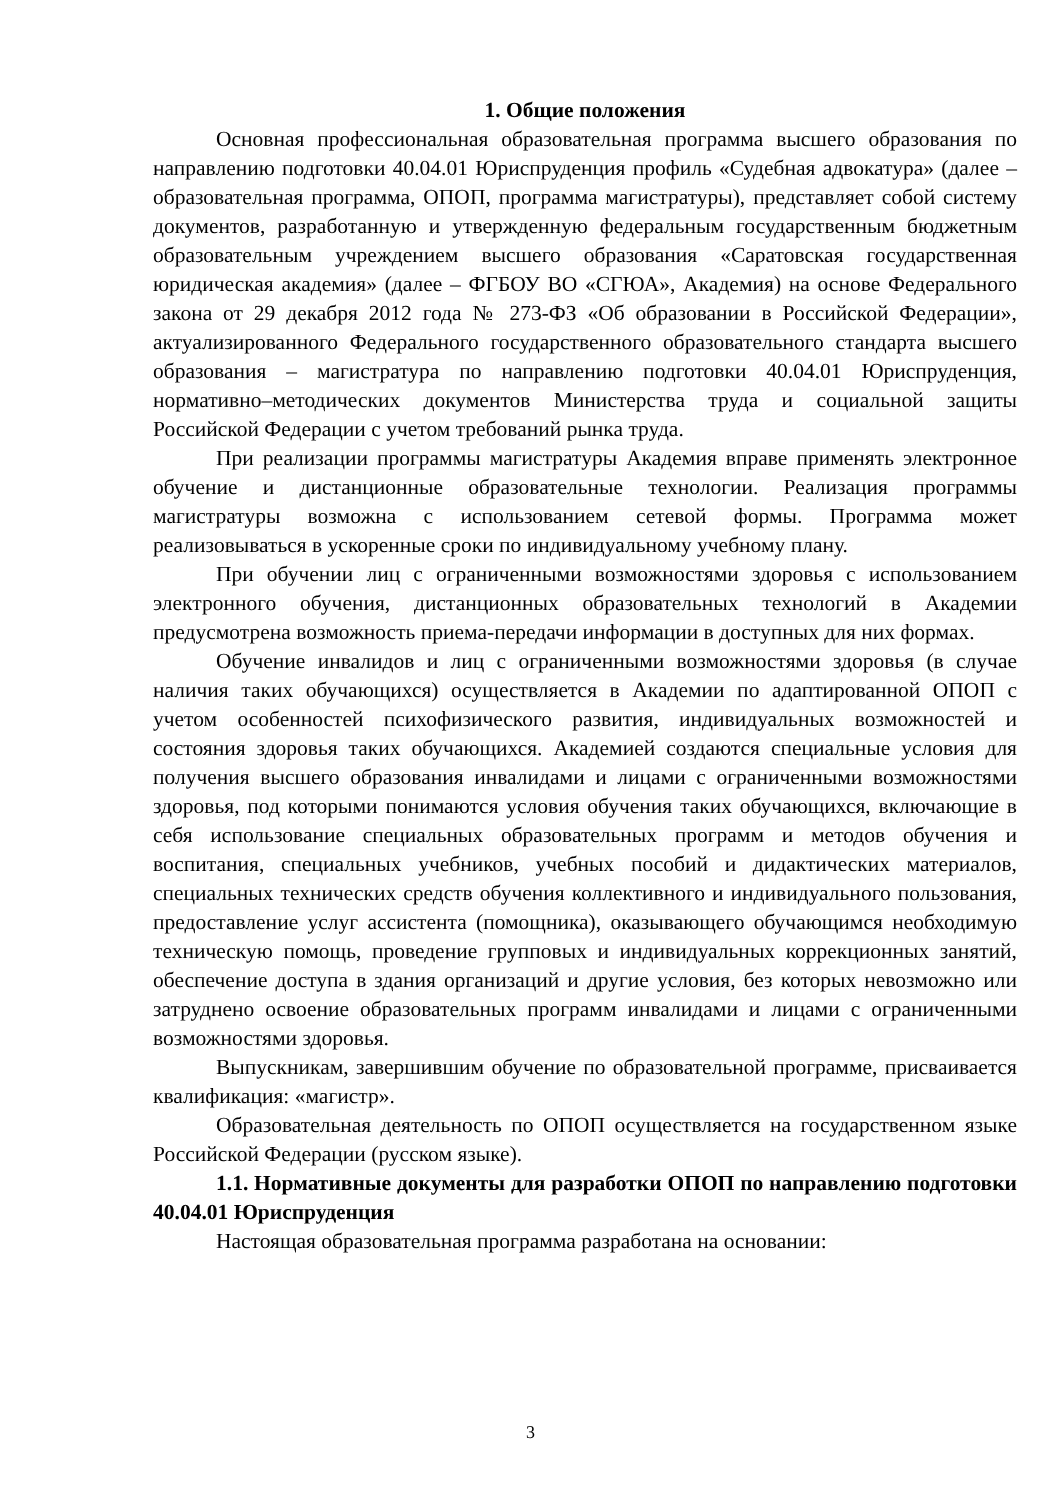1. Общие положения
Основная профессиональная образовательная программа высшего образования по направлению подготовки 40.04.01 Юриспруденция профиль «Судебная адвокатура» (далее – образовательная программа, ОПОП, программа магистратуры), представляет собой систему документов, разработанную и утвержденную федеральным государственным бюджетным образовательным учреждением высшего образования «Саратовская государственная юридическая академия» (далее – ФГБОУ ВО «СГЮА», Академия) на основе Федерального закона от 29 декабря 2012 года № 273-ФЗ «Об образовании в Российской Федерации», актуализированного Федерального государственного образовательного стандарта высшего образования – магистратура по направлению подготовки 40.04.01 Юриспруденция, нормативно–методических документов Министерства труда и социальной защиты Российской Федерации с учетом требований рынка труда.
При реализации программы магистратуры Академия вправе применять электронное обучение и дистанционные образовательные технологии. Реализация программы магистратуры возможна с использованием сетевой формы. Программа может реализовываться в ускоренные сроки по индивидуальному учебному плану.
При обучении лиц с ограниченными возможностями здоровья с использованием электронного обучения, дистанционных образовательных технологий в Академии предусмотрена возможность приема-передачи информации в доступных для них формах.
Обучение инвалидов и лиц с ограниченными возможностями здоровья (в случае наличия таких обучающихся) осуществляется в Академии по адаптированной ОПОП с учетом особенностей психофизического развития, индивидуальных возможностей и состояния здоровья таких обучающихся. Академией создаются специальные условия для получения высшего образования инвалидами и лицами с ограниченными возможностями здоровья, под которыми понимаются условия обучения таких обучающихся, включающие в себя использование специальных образовательных программ и методов обучения и воспитания, специальных учебников, учебных пособий и дидактических материалов, специальных технических средств обучения коллективного и индивидуального пользования, предоставление услуг ассистента (помощника), оказывающего обучающимся необходимую техническую помощь, проведение групповых и индивидуальных коррекционных занятий, обеспечение доступа в здания организаций и другие условия, без которых невозможно или затруднено освоение образовательных программ инвалидами и лицами с ограниченными возможностями здоровья.
Выпускникам, завершившим обучение по образовательной программе, присваивается квалификация: «магистр».
Образовательная деятельность по ОПОП осуществляется на государственном языке Российской Федерации (русском языке).
1.1. Нормативные документы для разработки ОПОП по направлению подготовки 40.04.01 Юриспруденция
Настоящая образовательная программа разработана на основании:
3